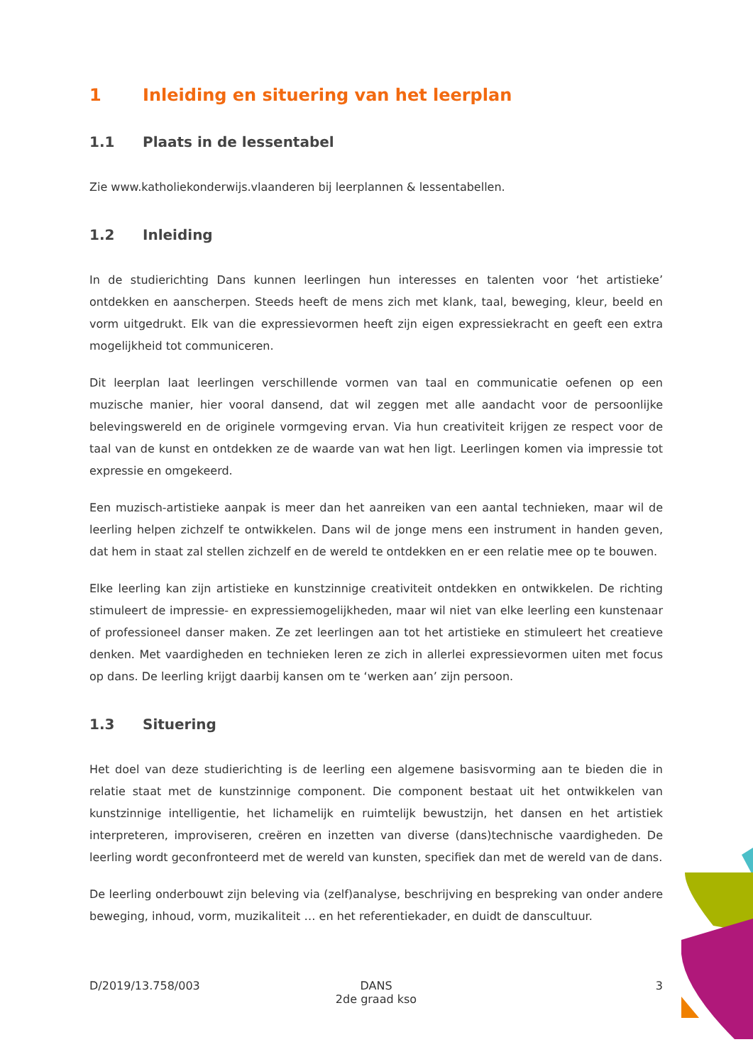1 Inleiding en situering van het leerplan
1.1 Plaats in de lessentabel
Zie www.katholiekonderwijs.vlaanderen bij leerplannen & lessentabellen.
1.2 Inleiding
In de studierichting Dans kunnen leerlingen hun interesses en talenten voor ‘het artistieke’ ontdekken en aanscherpen. Steeds heeft de mens zich met klank, taal, beweging, kleur, beeld en vorm uitgedrukt. Elk van die expressievormen heeft zijn eigen expressiekracht en geeft een extra mogelijkheid tot communiceren.
Dit leerplan laat leerlingen verschillende vormen van taal en communicatie oefenen op een muzische manier, hier vooral dansend, dat wil zeggen met alle aandacht voor de persoonlijke belevingswereld en de originele vormgeving ervan. Via hun creativiteit krijgen ze respect voor de taal van de kunst en ontdekken ze de waarde van wat hen ligt. Leerlingen komen via impressie tot expressie en omgekeerd.
Een muzisch-artistieke aanpak is meer dan het aanreiken van een aantal technieken, maar wil de leerling helpen zichzelf te ontwikkelen. Dans wil de jonge mens een instrument in handen geven, dat hem in staat zal stellen zichzelf en de wereld te ontdekken en er een relatie mee op te bouwen.
Elke leerling kan zijn artistieke en kunstzinnige creativiteit ontdekken en ontwikkelen. De richting stimuleert de impressie- en expressiemogelijkheden, maar wil niet van elke leerling een kunstenaar of professioneel danser maken. Ze zet leerlingen aan tot het artistieke en stimuleert het creatieve denken. Met vaardigheden en technieken leren ze zich in allerlei expressievormen uiten met focus op dans. De leerling krijgt daarbij kansen om te ‘werken aan’ zijn persoon.
1.3 Situering
Het doel van deze studierichting is de leerling een algemene basisvorming aan te bieden die in relatie staat met de kunstzinnige component. Die component bestaat uit het ontwikkelen van kunstzinnige intelligentie, het lichamelijk en ruimtelijk bewustzijn, het dansen en het artistiek interpreteren, improviseren, creëren en inzetten van diverse (dans)technische vaardigheden. De leerling wordt geconfronteerd met de wereld van kunsten, specifiek dan met de wereld van de dans.
De leerling onderbouwt zijn beleving via (zelf)analyse, beschrijving en bespreking van onder andere beweging, inhoud, vorm, muzikaliteit … en het referentiekader, en duidt de danscultuur.
D/2019/13.758/003 DANS
2de graad kso
3